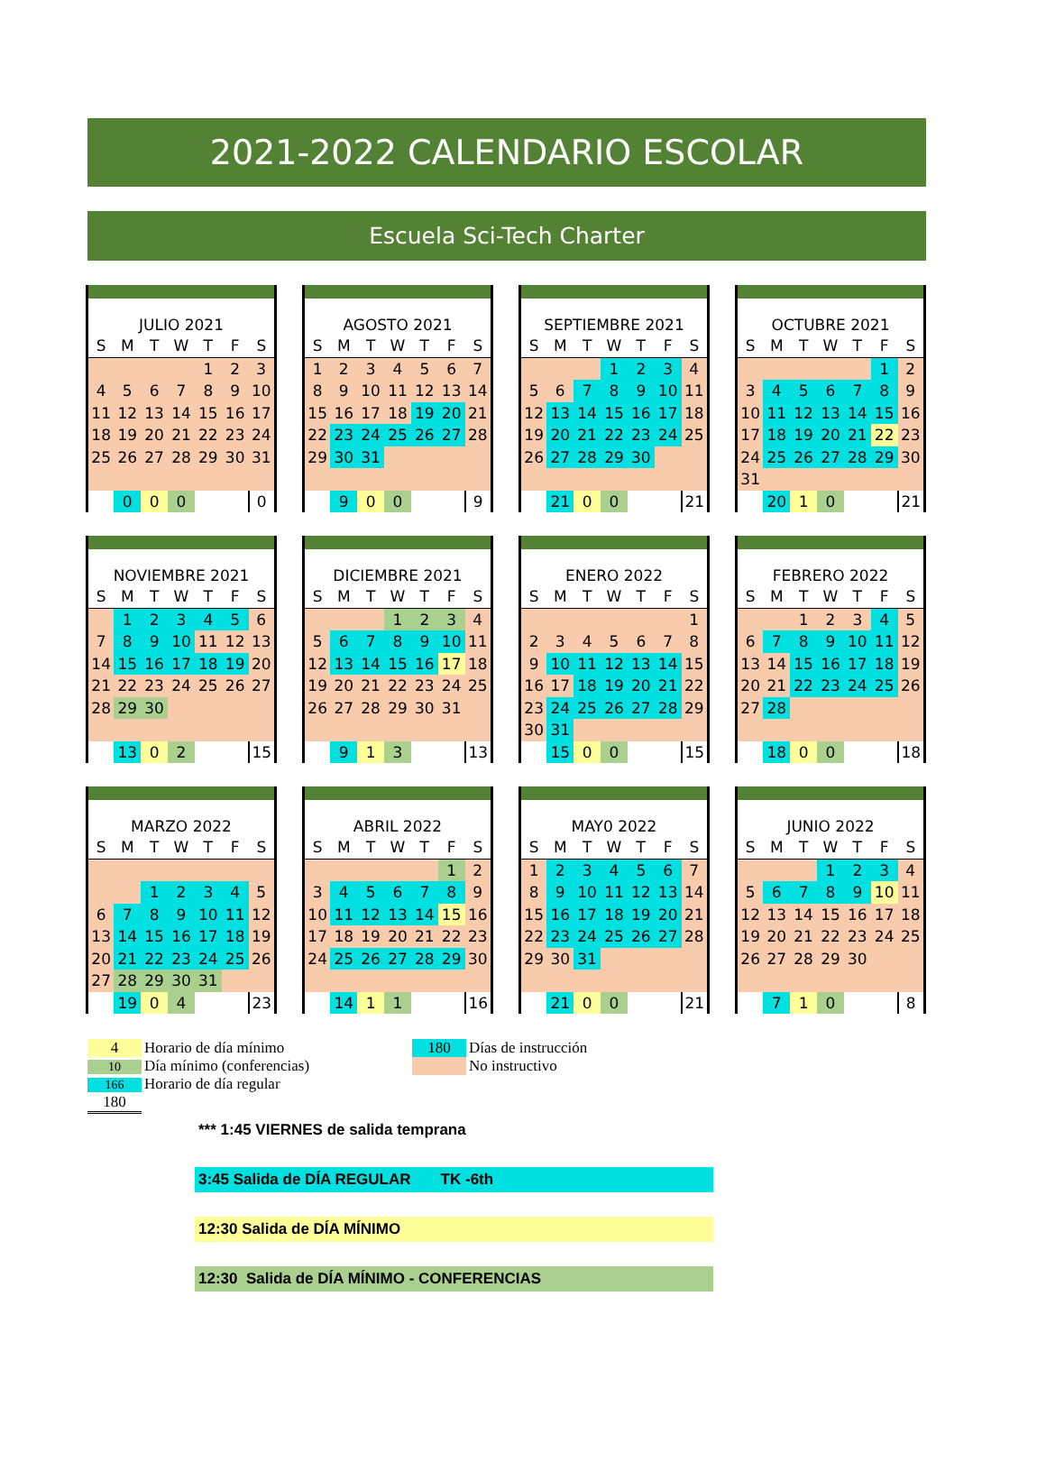2021-2022 CALENDARIO ESCOLAR
Escuela Sci-Tech Charter
| JULIO 2021 | | | | | | |
| S | M | T | W | T | F | S |
| | | | | 1 | 2 | 3 |
| 4 | 5 | 6 | 7 | 8 | 9 | 10 |
| 11 | 12 | 13 | 14 | 15 | 16 | 17 |
| 18 | 19 | 20 | 21 | 22 | 23 | 24 |
| 25 | 26 | 27 | 28 | 29 | 30 | 31 |
| | 0 | 0 | 0 | | | 0 |
| AGOSTO 2021 | | | | | | |
| S | M | T | W | T | F | S |
| 1 | 2 | 3 | 4 | 5 | 6 | 7 |
| 8 | 9 | 10 | 11 | 12 | 13 | 14 |
| 15 | 16 | 17 | 18 | 19 | 20 | 21 |
| 22 | 23 | 24 | 25 | 26 | 27 | 28 |
| 29 | 30 | 31 | | | | |
| | 9 | 0 | 0 | | | 9 |
| SEPTIEMBRE 2021 | | | | | | |
| S | M | T | W | T | F | S |
| | | | 1 | 2 | 3 | 4 |
| 5 | 6 | 7 | 8 | 9 | 10 | 11 |
| 12 | 13 | 14 | 15 | 16 | 17 | 18 |
| 19 | 20 | 21 | 22 | 23 | 24 | 25 |
| 26 | 27 | 28 | 29 | 30 | | |
| | 21 | 0 | 0 | | | 21 |
| OCTUBRE 2021 | | | | | | |
| S | M | T | W | T | F | S |
| | | | | | 1 | 2 |
| 3 | 4 | 5 | 6 | 7 | 8 | 9 |
| 10 | 11 | 12 | 13 | 14 | 15 | 16 |
| 17 | 18 | 19 | 20 | 21 | 22 | 23 |
| 24 | 25 | 26 | 27 | 28 | 29 | 30 |
| 31 | | | | | | |
| | 20 | 1 | 0 | | | 21 |
| NOVIEMBRE 2021 | | | | | | |
| S | M | T | W | T | F | S |
| | 1 | 2 | 3 | 4 | 5 | 6 |
| 7 | 8 | 9 | 10 | 11 | 12 | 13 |
| 14 | 15 | 16 | 17 | 18 | 19 | 20 |
| 21 | 22 | 23 | 24 | 25 | 26 | 27 |
| 28 | 29 | 30 | | | | |
| | 13 | 0 | 2 | | | 15 |
| DICIEMBRE 2021 | | | | | | |
| S | M | T | W | T | F | S |
| | | | 1 | 2 | 3 | 4 |
| 5 | 6 | 7 | 8 | 9 | 10 | 11 |
| 12 | 13 | 14 | 15 | 16 | 17 | 18 |
| 19 | 20 | 21 | 22 | 23 | 24 | 25 |
| 26 | 27 | 28 | 29 | 30 | 31 | |
| | 9 | 1 | 3 | | | 13 |
| ENERO 2022 | | | | | | |
| S | M | T | W | T | F | S |
| | | | | | | 1 |
| 2 | 3 | 4 | 5 | 6 | 7 | 8 |
| 9 | 10 | 11 | 12 | 13 | 14 | 15 |
| 16 | 17 | 18 | 19 | 20 | 21 | 22 |
| 23 | 24 | 25 | 26 | 27 | 28 | 29 |
| 30 | 31 | | | | | |
| | 15 | 0 | 0 | | | 15 |
| FEBRERO 2022 | | | | | | |
| S | M | T | W | T | F | S |
| | | 1 | 2 | 3 | 4 | 5 |
| 6 | 7 | 8 | 9 | 10 | 11 | 12 |
| 13 | 14 | 15 | 16 | 17 | 18 | 19 |
| 20 | 21 | 22 | 23 | 24 | 25 | 26 |
| 27 | 28 | | | | | |
| | 18 | 0 | 0 | | | 18 |
| MARZO 2022 | | | | | | |
| S | M | T | W | T | F | S |
| | | 1 | 2 | 3 | 4 | 5 |
| 6 | 7 | 8 | 9 | 10 | 11 | 12 |
| 13 | 14 | 15 | 16 | 17 | 18 | 19 |
| 20 | 21 | 22 | 23 | 24 | 25 | 26 |
| 27 | 28 | 29 | 30 | 31 | | |
| | 19 | 0 | 4 | | | 23 |
| ABRIL 2022 | | | | | | |
| S | M | T | W | T | F | S |
| | | | | | 1 | 2 |
| 3 | 4 | 5 | 6 | 7 | 8 | 9 |
| 10 | 11 | 12 | 13 | 14 | 15 | 16 |
| 17 | 18 | 19 | 20 | 21 | 22 | 23 |
| 24 | 25 | 26 | 27 | 28 | 29 | 30 |
| | 14 | 1 | 1 | | | 16 |
| MAY0 2022 | | | | | | |
| S | M | T | W | T | F | S |
| 1 | 2 | 3 | 4 | 5 | 6 | 7 |
| 8 | 9 | 10 | 11 | 12 | 13 | 14 |
| 15 | 16 | 17 | 18 | 19 | 20 | 21 |
| 22 | 23 | 24 | 25 | 26 | 27 | 28 |
| 29 | 30 | 31 | | | | |
| | 21 | 0 | 0 | | | 21 |
| JUNIO 2022 | | | | | | |
| S | M | T | W | T | F | S |
| | | | 1 | 2 | 3 | 4 |
| 5 | 6 | 7 | 8 | 9 | 10 | 11 |
| 12 | 13 | 14 | 15 | 16 | 17 | 18 |
| 19 | 20 | 21 | 22 | 23 | 24 | 25 |
| 26 | 27 | 28 | 29 | 30 | | |
| | 7 | 1 | 0 | | | 8 |
4 Horario de día mínimo
10 Día mínimo (conferencias)
166 Horario de día regular
180
180 Días de instrucción
No instructivo
*** 1:45 VIERNES de salida temprana
3:45 Salida de DÍA REGULAR TK -6th
12:30 Salida de DÍA MÍNIMO
12:30 Salida de DÍA MÍNIMO - CONFERENCIAS